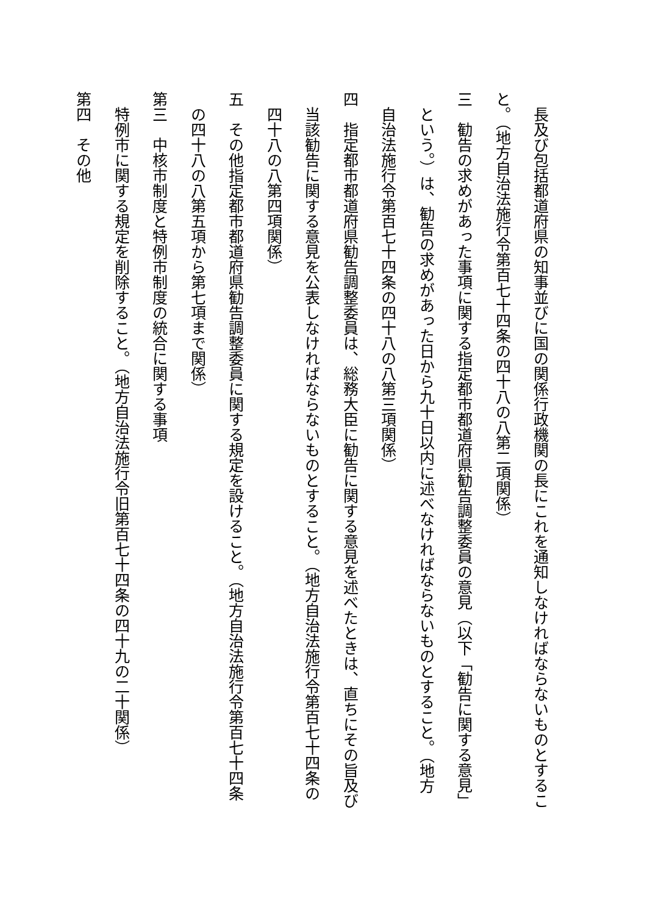長及び包括都道府県の知事並びに国の関係行政機関の長にこれを通知しなければならないものとするこ
と。（地方自治法施行令第百七十四条の四十八の八第二項関係）
三　勧告の求めがあった事項に関する指定都市都道府県勧告調整委員の意見（以下「勧告に関する意見」
という。）は、勧告の求めがあった日から九十日以内に述べなければならないものとすること。（地方
自治法施行令第百七十四条の四十八の八第三項関係）
四　指定都市都道府県勧告調整委員は、総務大臣に勧告に関する意見を述べたときは、直ちにその旨及び
当該勧告に関する意見を公表しなければならないものとすること。（地方自治法施行令第百七十四条の
四十八の八第四項関係）
五　その他指定都市都道府県勧告調整委員に関する規定を設けること。（地方自治法施行令第百七十四条
の四十八の八第五項から第七項まで関係）
第三　中核市制度と特例市制度の統合に関する事項
特例市に関する規定を削除すること。（地方自治法施行令旧第百七十四条の四十九の二十関係）
第四　その他